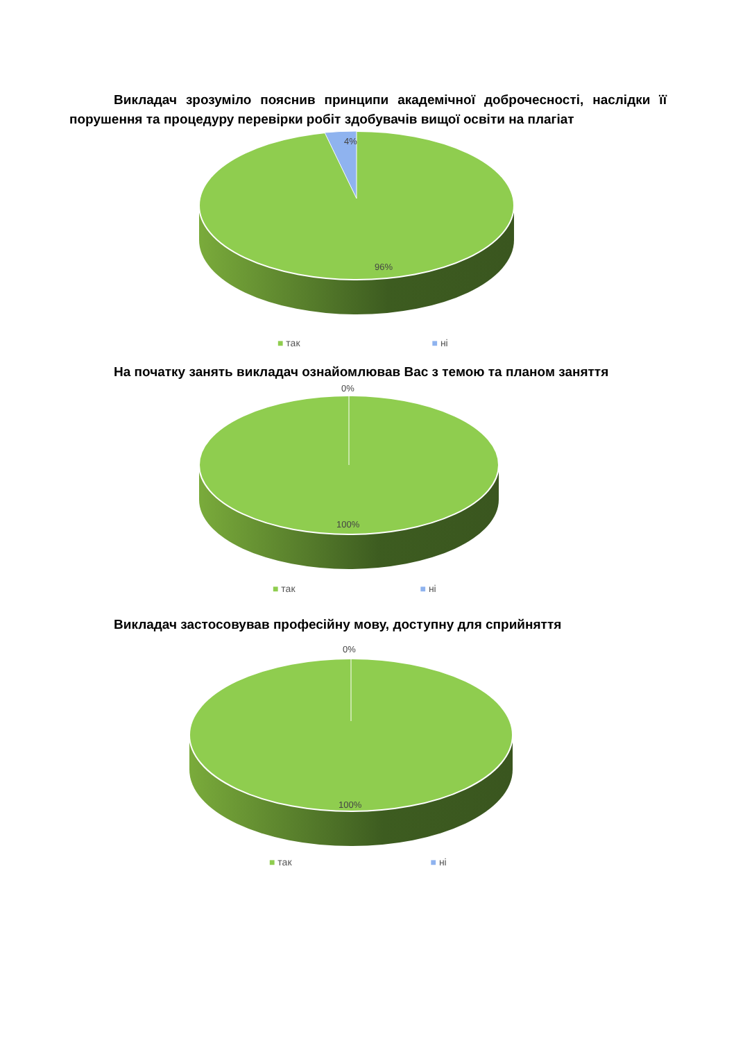Викладач зрозуміло пояснив принципи академічної доброчесності, наслідки її порушення та процедуру перевірки робіт здобувачів вищої освіти на плагіат
4%
96%
■ так ■ ні
На початку занять викладач ознайомлював Вас з темою та планом заняття
0%
100%
■ так ■ ні
Викладач застосовував професійну мову, доступну для сприйняття
0%
100%
■ так ■ ні